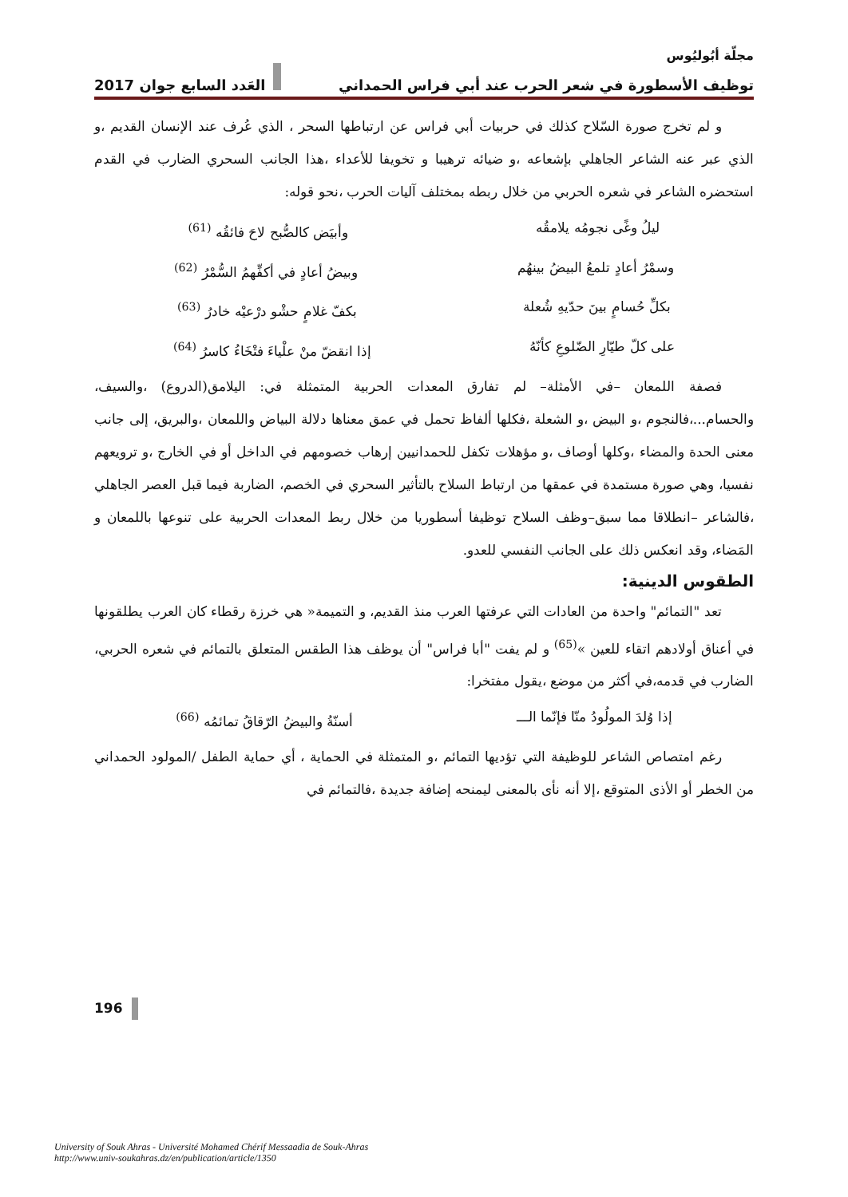مجلّة أبُوليُوس
توظيف الأسطورة في شعر الحرب عند أبي فراس الحمداني العَدد السابع جوان 2017
و لم تخرج صورة السّلاح كذلك في حربيات أبي فراس عن ارتباطها السحر ، الذي عُرف عند الإنسان القديم ،و الذي عبر عنه الشاعر الجاهلي بإشعاعه ،و ضيائه ترهيبا و تخويفا للأعداء ،هذا الجانب السحري الضارب في القدم استحضره الشاعر في شعره الحربي من خلال ربطه بمختلف آليات الحرب ،نحو قوله:
ليلُ وغًى نجومُه يلامقُه وأبيَض كالصُّبح لاحَ فائقُه <sup>(61)</sup>
وسمْرُ أعادٍ تلمعُ البيضُ بينهُم وبيضُ أعادٍ في أكفِّهمُ السُّمْرُ <sup>(62)</sup>
بكلِّ حُسامٍ بينَ حدّيهِ شُعلة بكفّ غلامٍ حشْو درْعيْه خادرُ <sup>(63)</sup>
على كلّ طيّارِ الضّلوعِ كأنّهُ إذا انقضّ منْ علْياءَ فتْخَاءُ كاسرُ <sup>(64)</sup>
فصفة اللمعان –في الأمثلة– لم تفارق المعدات الحربية المتمثلة في: اليلامق(الدروع) ،والسيف، والحسام...،فالنجوم ،و البيض ،و الشعلة ،فكلها ألفاظ تحمل في عمق معناها دلالة البياض واللمعان ،والبريق، إلى جانب معنى الحدة والمضاء ،وكلها أوصاف ،و مؤهلات تكفل للحمدانيين إرهاب خصومهم في الداخل أو في الخارج ،و ترويعهم نفسيا، وهي صورة مستمدة في عمقها من ارتباط السلاح بالتأثير السحري في الخصم، الضاربة فيما قبل العصر الجاهلي ،فالشاعر –انطلاقا مما سبق–وظف السلاح توظيفا أسطوريا من خلال ربط المعدات الحربية على تنوعها باللمعان و المَضاء، وقد انعكس ذلك على الجانب النفسي للعدو.
الطقوس الدينية:
تعد "التمائم" واحدة من العادات التي عرفتها العرب منذ القديم، و التميمة« هي خرزة رقطاء كان العرب يطلقونها في أعناق أولادهم اتقاء للعين »<sup>(65)</sup> و لم يفت "أبا فراس" أن يوظف هذا الطقس المتعلق بالتمائم في شعره الحربي، الضارب في قدمه،في أكثر من موضع ،يقول مفتخرا:
إذا وُلدَ المولُودُ منّا فإنّما الـــ أسنّةُ والبيضُ الرّقاقُ تمائمُه <sup>(66)</sup>
رغم امتصاص الشاعر للوظيفة التي تؤديها التمائم ،و المتمثلة في الحماية ، أي حماية الطفل /المولود الحمداني من الخطر أو الأذى المتوقع ،إلا أنه نأى بالمعنى ليمنحه إضافة جديدة ،فالتمائم في
196
University of Souk Ahras - Université Mohamed Chérif Messaadia de Souk-Ahras
http://www.univ-soukahras.dz/en/publication/article/1350